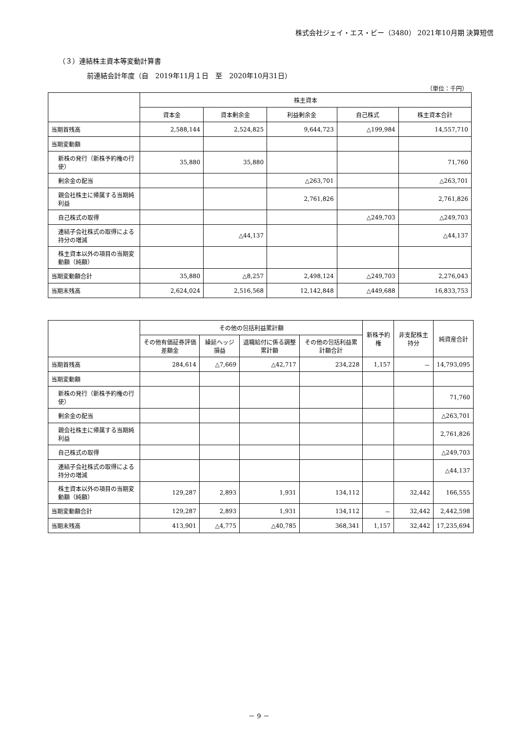株式会社ジェイ・エス・ビー（3480） 2021年10月期 決算短信
（３）連結株主資本等変動計算書
前連結会計年度（自　2019年11月１日　至　2020年10月31日）
（単位：千円）
| | 株主資本 | | | | |
| --- | --- | --- | --- | --- | --- |
| | 資本金 | 資本剰余金 | 利益剰余金 | 自己株式 | 株主資本合計 |
| 当期首残高 | 2,588,144 | 2,524,825 | 9,644,723 | △199,984 | 14,557,710 |
| 当期変動額 | | | | | |
| 新株の発行（新株予約権の行使） | 35,880 | 35,880 | | | 71,760 |
| 剰余金の配当 | | | △263,701 | | △263,701 |
| 親会社株主に帰属する当期純利益 | | | 2,761,826 | | 2,761,826 |
| 自己株式の取得 | | | | △249,703 | △249,703 |
| 連結子会社株式の取得による持分の増減 | | △44,137 | | | △44,137 |
| 株主資本以外の項目の当期変動額（純額） | | | | | |
| 当期変動額合計 | 35,880 | △8,257 | 2,498,124 | △249,703 | 2,276,043 |
| 当期末残高 | 2,624,024 | 2,516,568 | 12,142,848 | △449,688 | 16,833,753 |
| | その他の包括利益累計額 | | | | 新株予約権 | 非支配株主持分 | 純資産合計 |
| --- | --- | --- | --- | --- | --- | --- | --- |
| | その他有価証券評価差額金 | 繰延ヘッジ損益 | 退職給付に係る調整累計額 | その他の包括利益累計額合計 | | | |
| 当期首残高 | 284,614 | △7,669 | △42,717 | 234,228 | 1,157 | － | 14,793,095 |
| 当期変動額 | | | | | | | |
| 新株の発行（新株予約権の行使） | | | | | | | 71,760 |
| 剰余金の配当 | | | | | | | △263,701 |
| 親会社株主に帰属する当期純利益 | | | | | | | 2,761,826 |
| 自己株式の取得 | | | | | | | △249,703 |
| 連結子会社株式の取得による持分の増減 | | | | | | | △44,137 |
| 株主資本以外の項目の当期変動額（純額） | 129,287 | 2,893 | 1,931 | 134,112 | | 32,442 | 166,555 |
| 当期変動額合計 | 129,287 | 2,893 | 1,931 | 134,112 | － | 32,442 | 2,442,598 |
| 当期末残高 | 413,901 | △4,775 | △40,785 | 368,341 | 1,157 | 32,442 | 17,235,694 |
－ 9 －